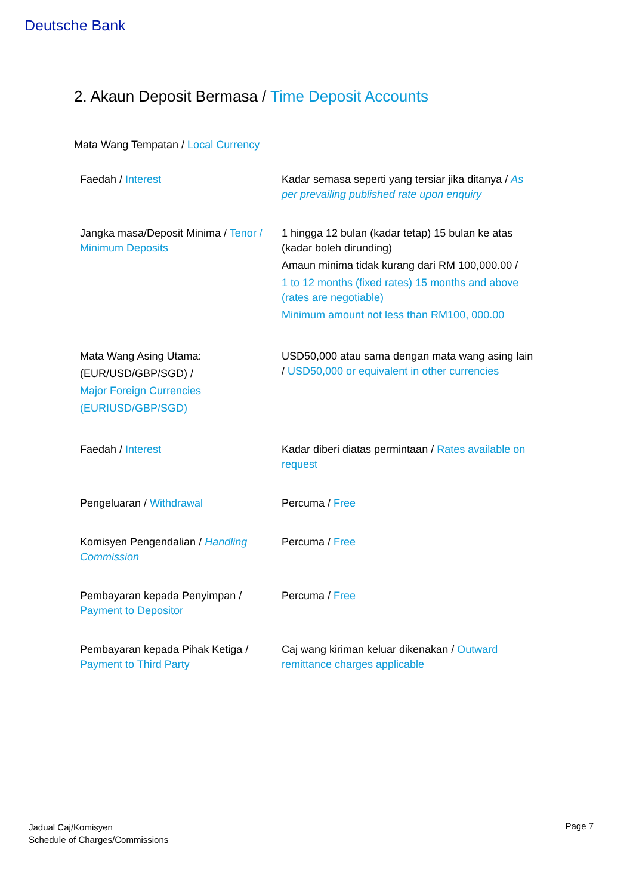Deutsche Bank
2. Akaun Deposit Bermasa / Time Deposit Accounts
Mata Wang Tempatan / Local Currency
| Faedah / Interest | Kadar semasa seperti yang tersiar jika ditanya / As per prevailing published rate upon enquiry |
| Jangka masa/Deposit Minima / Tenor / Minimum Deposits | 1 hingga 12 bulan (kadar tetap) 15 bulan ke atas (kadar boleh dirunding) Amaun minima tidak kurang dari RM 100,000.00 / 1 to 12 months (fixed rates) 15 months and above (rates are negotiable) Minimum amount not less than RM100, 000.00 |
| Mata Wang Asing Utama: (EUR/USD/GBP/SGD) / Major Foreign Currencies (EURIUSD/GBP/SGD) | USD50,000 atau sama dengan mata wang asing lain / USD50,000 or equivalent in other currencies |
| Faedah / Interest | Kadar diberi diatas permintaan / Rates available on request |
| Pengeluaran / Withdrawal | Percuma / Free |
| Komisyen Pengendalian / Handling Commission | Percuma / Free |
| Pembayaran kepada Penyimpan / Payment to Depositor | Percuma / Free |
| Pembayaran kepada Pihak Ketiga / Payment to Third Party | Caj wang kiriman keluar dikenakan / Outward remittance charges applicable |
Jadual Caj/Komisyen
Schedule of Charges/Commissions
Page 7